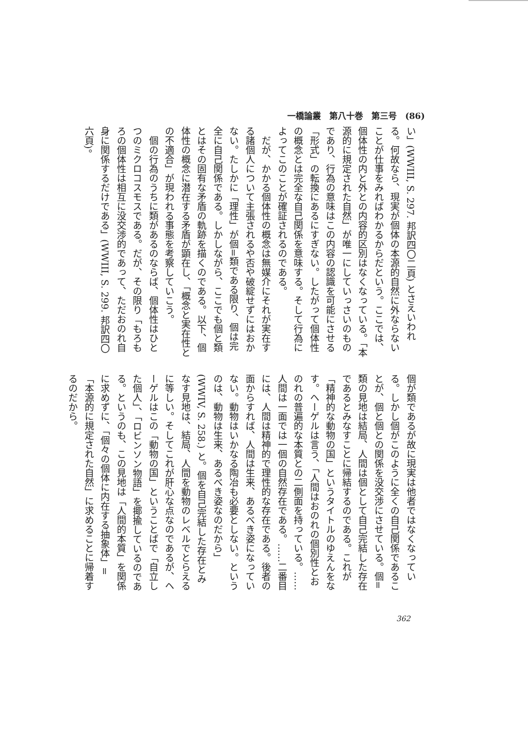一橋論叢　第八十巻　第三号　(86)
い」(WWIII, S. 297. 邦訳四〇二頁) とさえいわれる。何故なら、現実が個体の本源的自然に外ならないことが仕事をみればわかるからだという。ここでは、個体性の内と外との内容的区別はなくなっている。「本源的に規定された自然」が唯一にしていっさいのものであり、行為の意味はこの内容の認識を可能にさせる「形式」の転換にあるにすぎない。したがって個体性の概念とは完全な自己関係を意味する。そして行為によってこのことが確証されるのである。
　だが、かかる個体性の概念は無媒介にそれが実在する諸個人について主張されるや否や破綻せずにはおかない。たしかに「理性」が個=類である限り、個は完全に自己関係である。しかしながら、ここでも個と類とはその固有な矛盾の軌跡を描くのである。以下、個体性の概念に潜在する矛盾が顕在し、「概念と実在性との不適合」が現われる事態を考察していこう。
　個の行為のうちに類があるのならば、個体性はひとつのミクロコスモスである。だが、その限り「もろもろの個体性は相互に没交渉的であって、ただおのれ自身に関係するだけである」(WWIII, S. 299. 邦訳四〇六頁)。
個が類であるが故に現実は他者ではなくなっている。しかし個がこのように全くの自己関係であることが、個と個との関係を没交渉にさせている。個=類の見地は結局、人間は個として自己完結した存在であるとみなすことに帰結するのである。これが「精神的な動物の国」というタイトルのゆえんをなす。ヘーゲルは言う、「人間はおのれの個別性とおのれの普遍的な本質との二側面を持っている。……人間は一面では一個の自然存在である。……二番目には、人間は精神的で理性的な存在である。後者の面からすれば、人間は生来、あるべき姿になっていない。動物はいかなる陶冶も必要としない。というのは、動物は生来、あるべき姿なのだから」(WWIV, S. 258.) と。個を自己完結した存在とみなす見地は、結局、人間を動物のレベルでとらえるに等しい。そしてこれが肝心な点なのであるが、ヘーゲルはこの「動物の国」ということばで「自立した個人」、「ロビンソン物語」を揶揄しているのである。というのも、この見地は「人間的本質」を関係に求めずに、「個々の個体に内在する抽象体」=「本源的に規定された自然」に求めることに帰着するのだから。
362